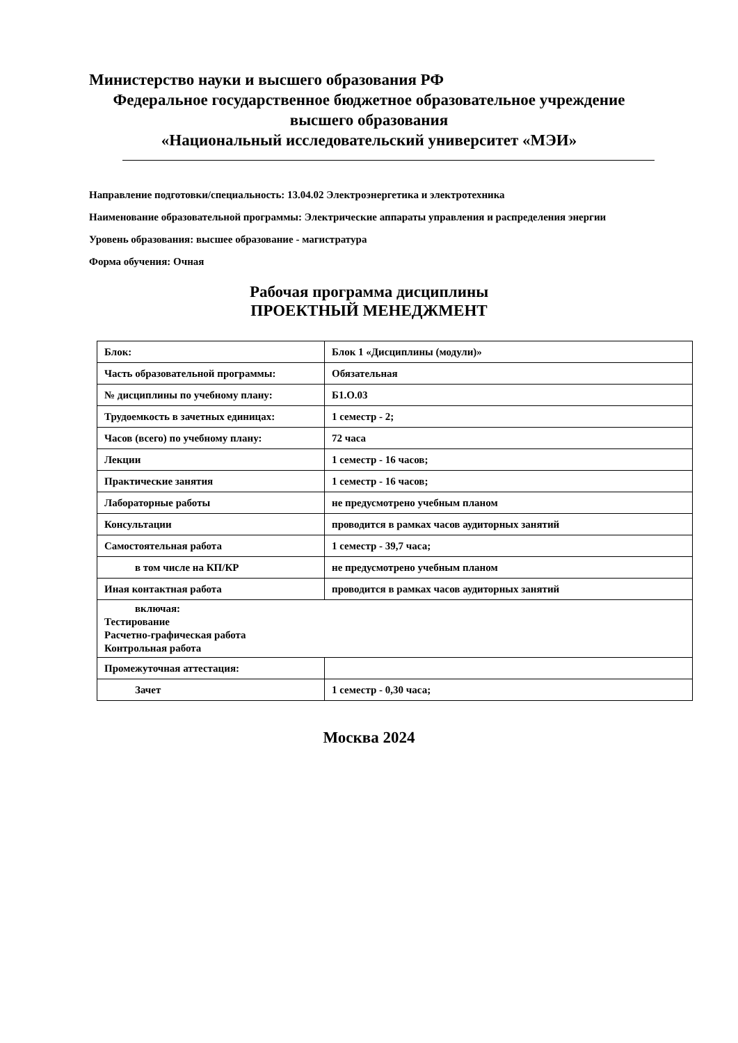Министерство науки и высшего образования РФ
Федеральное государственное бюджетное образовательное учреждение
высшего образования
«Национальный исследовательский университет «МЭИ»
Направление подготовки/специальность: 13.04.02 Электроэнергетика и электротехника
Наименование образовательной программы: Электрические аппараты управления и распределения энергии
Уровень образования: высшее образование - магистратура
Форма обучения: Очная
Рабочая программа дисциплины
ПРОЕКТНЫЙ МЕНЕДЖМЕНТ
| Блок: | Блок 1 «Дисциплины (модули)» |
| Часть образовательной программы: | Обязательная |
| № дисциплины по учебному плану: | Б1.О.03 |
| Трудоемкость в зачетных единицах: | 1 семестр - 2; |
| Часов (всего) по учебному плану: | 72 часа |
| Лекции | 1 семестр - 16 часов; |
| Практические занятия | 1 семестр - 16 часов; |
| Лабораторные работы | не предусмотрено учебным планом |
| Консультации | проводится в рамках часов аудиторных занятий |
| Самостоятельная работа | 1 семестр - 39,7 часа; |
| в том числе на КП/КР | не предусмотрено учебным планом |
| Иная контактная работа | проводится в рамках часов аудиторных занятий |
| включая: Тестирование Расчетно-графическая работа Контрольная работа | |
| Промежуточная аттестация: | |
| Зачет | 1 семестр - 0,30 часа; |
Москва 2024